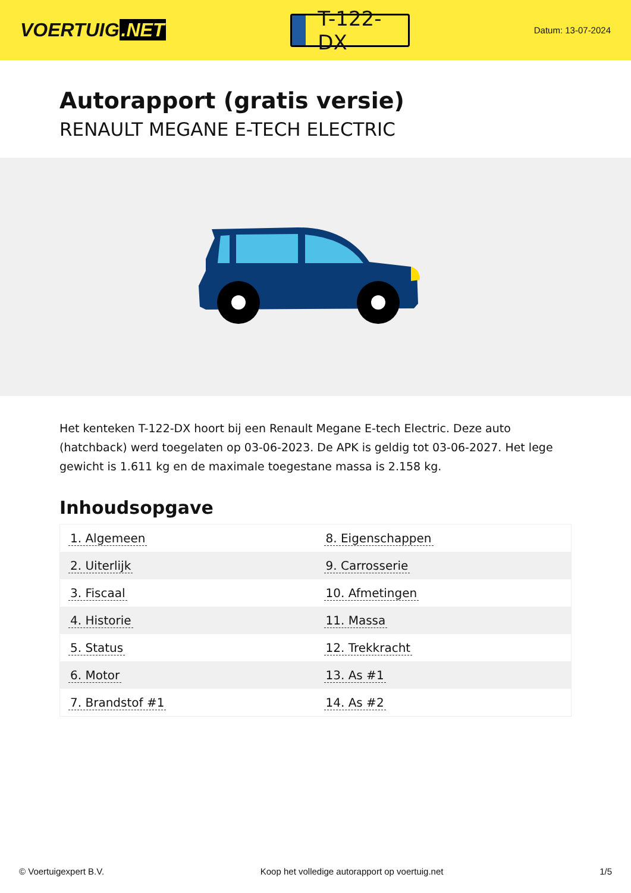VOERTUIG.NET
T-122-DX
Datum: 13-07-2024
Autorapport (gratis versie)
RENAULT MEGANE E-TECH ELECTRIC
Het kenteken T-122-DX hoort bij een Renault Megane E-tech Electric. Deze auto (hatchback) werd toegelaten op 03-06-2023. De APK is geldig tot 03-06-2027. Het lege gewicht is 1.611 kg en de maximale toegestane massa is 2.158 kg.
Inhoudsopgave
| 1. Algemeen | 8. Eigenschappen |
| 2. Uiterlijk | 9. Carrosserie |
| 3. Fiscaal | 10. Afmetingen |
| 4. Historie | 11. Massa |
| 5. Status | 12. Trekkracht |
| 6. Motor | 13. As #1 |
| 7. Brandstof #1 | 14. As #2 |
© Voertuigexpert B.V. Koop het volledige autorapport op voertuig.net 1/5